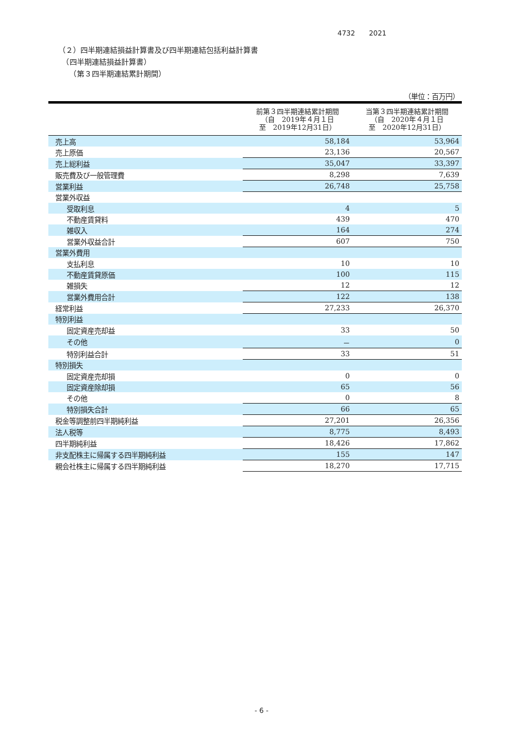4732　　2021
（２）四半期連結損益計算書及び四半期連結包括利益計算書
　（四半期連結損益計算書）
　　（第３四半期連結累計期間）
| （単位：百万円） | | |
| | 前第３四半期連結累計期間 （自 2019年４月１日 至 2019年12月31日） | 当第３四半期連結累計期間 （自 2020年４月１日 至 2020年12月31日） |
| 売上高 | 58,184 | 53,964 |
| 売上原価 | 23,136 | 20,567 |
| 売上総利益 | 35,047 | 33,397 |
| 販売費及び一般管理費 | 8,298 | 7,639 |
| 営業利益 | 26,748 | 25,758 |
| 営業外収益 | | |
| 受取利息 | 4 | 5 |
| 不動産賃貸料 | 439 | 470 |
| 雑収入 | 164 | 274 |
| 営業外収益合計 | 607 | 750 |
| 営業外費用 | | |
| 支払利息 | 10 | 10 |
| 不動産賃貸原価 | 100 | 115 |
| 雑損失 | 12 | 12 |
| 営業外費用合計 | 122 | 138 |
| 経常利益 | 27,233 | 26,370 |
| 特別利益 | | |
| 固定資産売却益 | 33 | 50 |
| その他 | － | 0 |
| 特別利益合計 | 33 | 51 |
| 特別損失 | | |
| 固定資産売却損 | 0 | 0 |
| 固定資産除却損 | 65 | 56 |
| その他 | 0 | 8 |
| 特別損失合計 | 66 | 65 |
| 税金等調整前四半期純利益 | 27,201 | 26,356 |
| 法人税等 | 8,775 | 8,493 |
| 四半期純利益 | 18,426 | 17,862 |
| 非支配株主に帰属する四半期純利益 | 155 | 147 |
| 親会社株主に帰属する四半期純利益 | 18,270 | 17,715 |
- 6 -